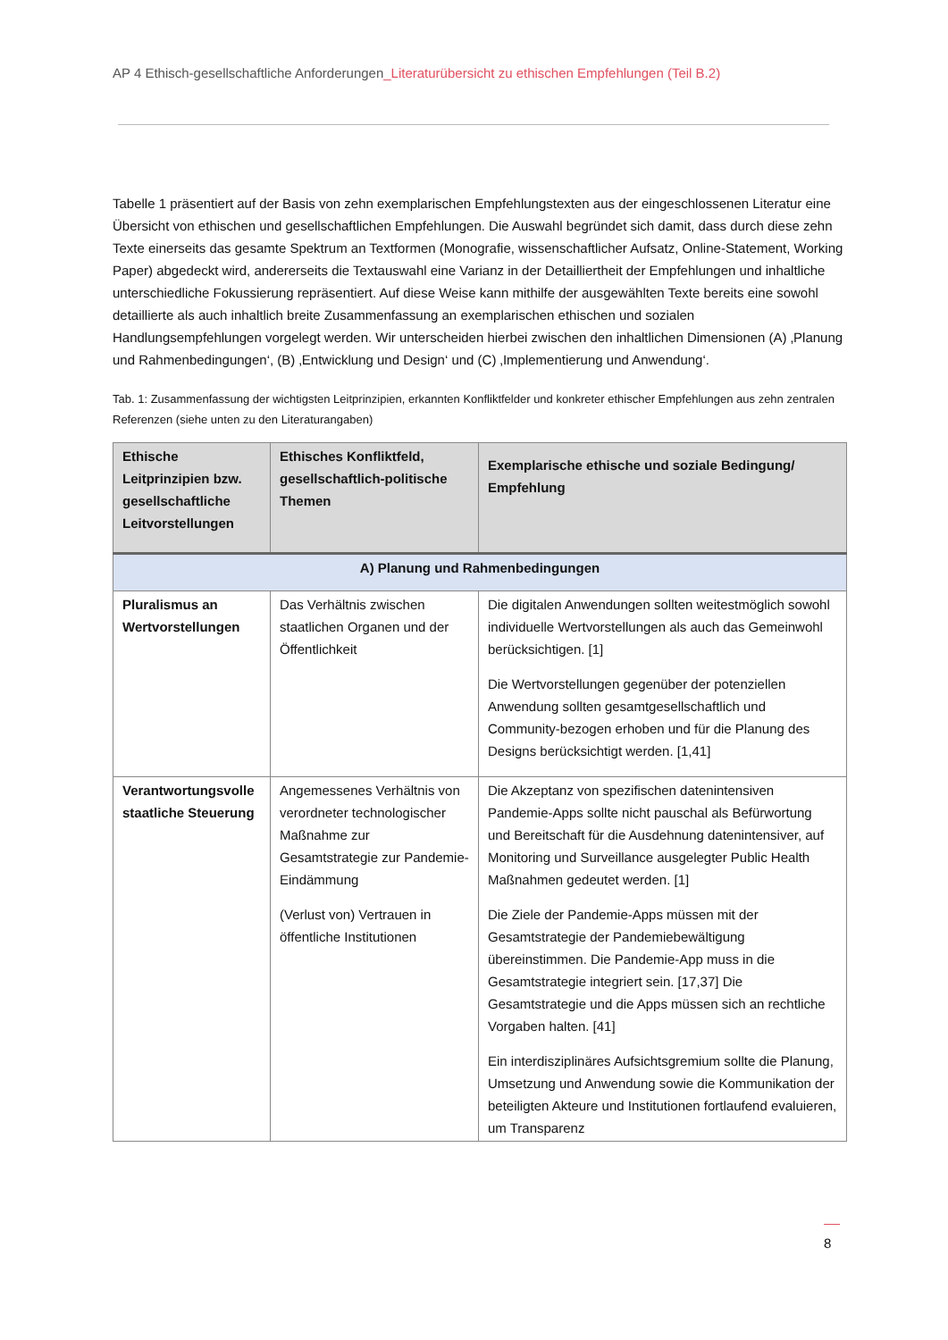AP 4 Ethisch-gesellschaftliche Anforderungen_Literaturübersicht zu ethischen Empfehlungen (Teil B.2)
Tabelle 1 präsentiert auf der Basis von zehn exemplarischen Empfehlungstexten aus der eingeschlossenen Literatur eine Übersicht von ethischen und gesellschaftlichen Empfehlungen. Die Auswahl begründet sich damit, dass durch diese zehn Texte einerseits das gesamte Spektrum an Textformen (Monografie, wissenschaftlicher Aufsatz, Online-Statement, Working Paper) abgedeckt wird, andererseits die Textauswahl eine Varianz in der Detailliertheit der Empfehlungen und inhaltliche unterschiedliche Fokussierung repräsentiert. Auf diese Weise kann mithilfe der ausgewählten Texte bereits eine sowohl detaillierte als auch inhaltlich breite Zusammenfassung an exemplarischen ethischen und sozialen Handlungsempfehlungen vorgelegt werden. Wir unterscheiden hierbei zwischen den inhaltlichen Dimensionen (A) ‚Planung und Rahmenbedingungen‘, (B) ‚Entwicklung und Design‘ und (C) ‚Implementierung und Anwendung‘.
Tab. 1: Zusammenfassung der wichtigsten Leitprinzipien, erkannten Konfliktfelder und konkreter ethischer Empfehlungen aus zehn zentralen Referenzen (siehe unten zu den Literaturangaben)
| Ethische Leitprinzipien bzw. gesellschaftliche Leitvorstellungen | Ethisches Konfliktfeld, gesellschaftlich-politische Themen | Exemplarische ethische und soziale Bedingung/ Empfehlung |
| --- | --- | --- |
| A) Planung und Rahmenbedingungen | | |
| Pluralismus an Wertvorstellungen | Das Verhältnis zwischen staatlichen Organen und der Öffentlichkeit | Die digitalen Anwendungen sollten weitestmöglich sowohl individuelle Wertvorstellungen als auch das Gemeinwohl berücksichtigen. [1] Die Wertvorstellungen gegenüber der potenziellen Anwendung sollten gesamtgesellschaftlich und Community-bezogen erhoben und für die Planung des Designs berücksichtigt werden. [1,41] |
| Verantwortungsvolle staatliche Steuerung | Angemessenes Verhältnis von verordneter technologischer Maßnahme zur Gesamtstrategie zur Pandemie-Eindämmung (Verlust von) Vertrauen in öffentliche Institutionen | Die Akzeptanz von spezifischen datenintensiven Pandemie-Apps sollte nicht pauschal als Befürwortung und Bereitschaft für die Ausdehnung datenintensiver, auf Monitoring und Surveillance ausgelegter Public Health Maßnahmen gedeutet werden. [1] Die Ziele der Pandemie-Apps müssen mit der Gesamtstrategie der Pandemiebewältigung übereinstimmen. Die Pandemie-App muss in die Gesamtstrategie integriert sein. [17,37] Die Gesamtstrategie und die Apps müssen sich an rechtliche Vorgaben halten. [41] Ein interdisziplinäres Aufsichtsgremium sollte die Planung, Umsetzung und Anwendung sowie die Kommunikation der beteiligten Akteure und Institutionen fortlaufend evaluieren, um Transparenz |
8